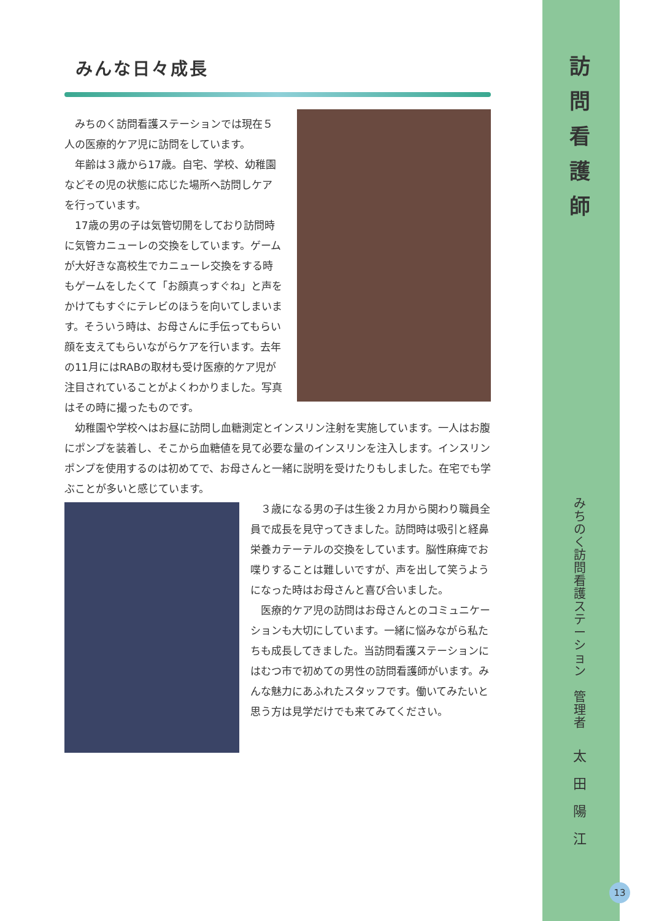みんな日々成長
みちのく訪問看護ステーションでは現在５人の医療的ケア児に訪問をしています。
年齢は３歳から17歳。自宅、学校、幼稚園などその児の状態に応じた場所へ訪問しケアを行っています。
17歳の男の子は気管切開をしており訪問時に気管カニューレの交換をしています。ゲームが大好きな高校生でカニューレ交換をする時もゲームをしたくて「お顔真っすぐね」と声をかけてもすぐにテレビのほうを向いてしまいます。そういう時は、お母さんに手伝ってもらい顔を支えてもらいながらケアを行います。去年の11月にはRABの取材も受け医療的ケア児が注目されていることがよくわかりました。写真はその時に撮ったものです。
幼稚園や学校へはお昼に訪問し血糖測定とインスリン注射を実施しています。一人はお腹にポンプを装着し、そこから血糖値を見て必要な量のインスリンを注入します。インスリンポンプを使用するのは初めてで、お母さんと一緒に説明を受けたりもしました。在宅でも学ぶことが多いと感じています。
３歳になる男の子は生後２カ月から関わり職員全員で成長を見守ってきました。訪問時は吸引と経鼻栄養カテーテルの交換をしています。脳性麻痺でお喋りすることは難しいですが、声を出して笑うようになった時はお母さんと喜び合いました。
医療的ケア児の訪問はお母さんとのコミュニケーションも大切にしています。一緒に悩みながら私たちも成長してきました。当訪問看護ステーションにはむつ市で初めての男性の訪問看護師がいます。みんな魅力にあふれたスタッフです。働いてみたいと思う方は見学だけでも来てみてください。
訪
問
看
護
師
み
ち
の
く
訪
問
看
護
ス
テ
ー
シ
ョ
ン
管
理
者
太
田
陽
江
13